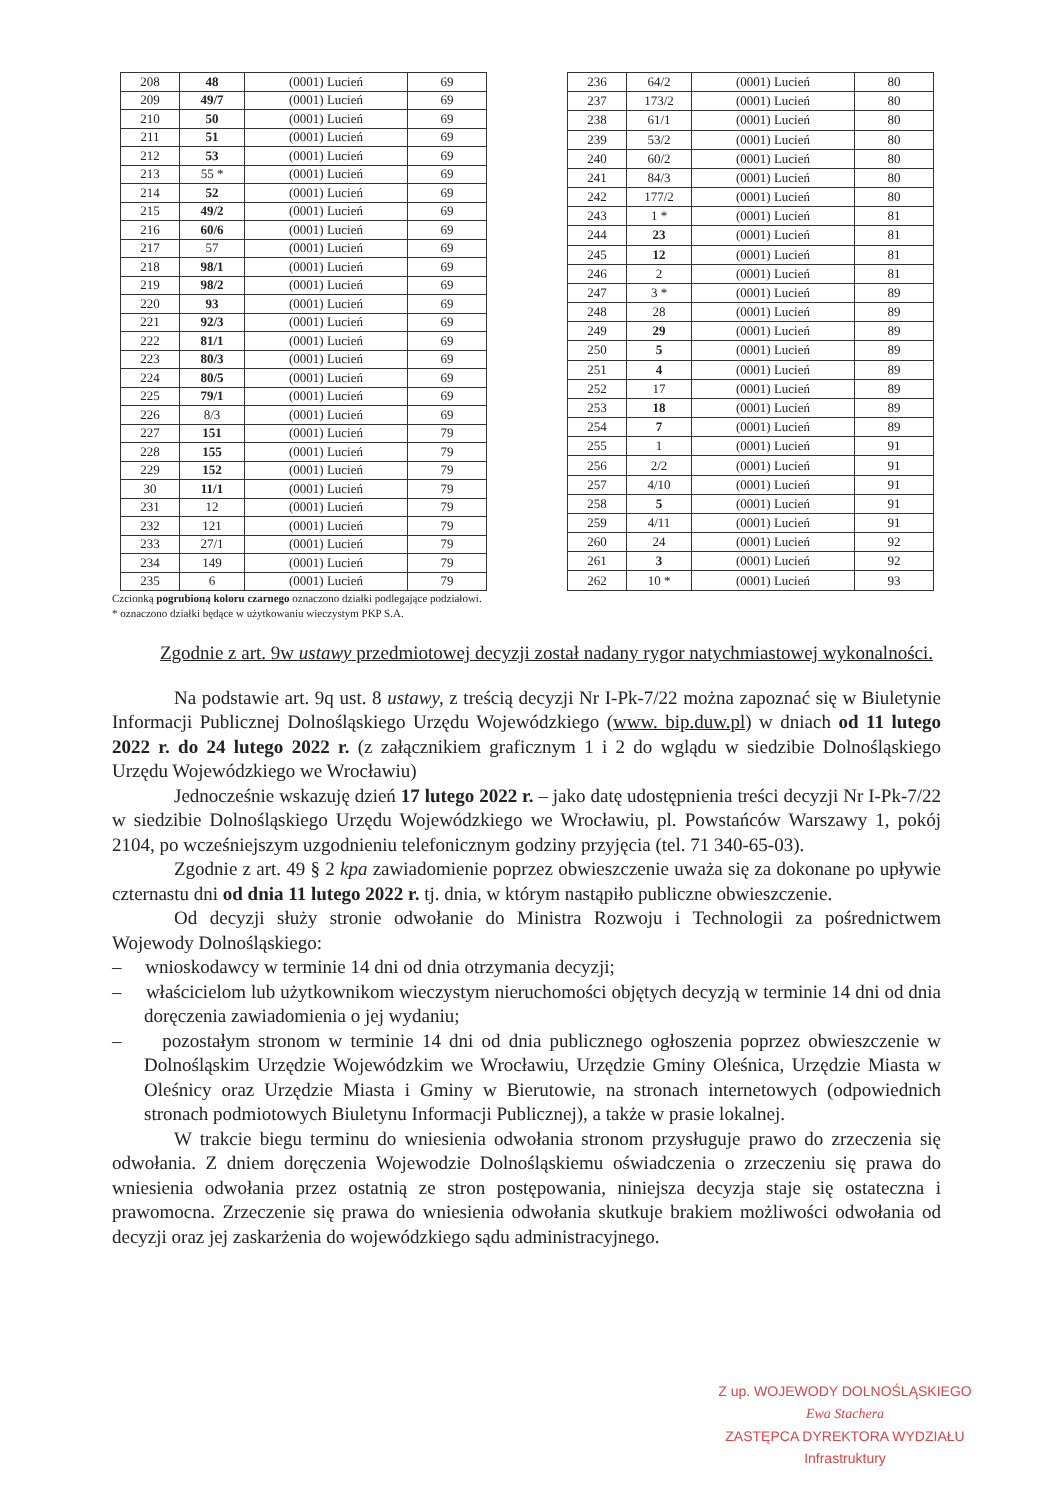| 208 | 48 | (0001) Lucień | 69 |
| 209 | 49/7 | (0001) Lucień | 69 |
| 210 | 50 | (0001) Lucień | 69 |
| 211 | 51 | (0001) Lucień | 69 |
| 212 | 53 | (0001) Lucień | 69 |
| 213 | 55 * | (0001) Lucień | 69 |
| 214 | 52 | (0001) Lucień | 69 |
| 215 | 49/2 | (0001) Lucień | 69 |
| 216 | 60/6 | (0001) Lucień | 69 |
| 217 | 57 | (0001) Lucień | 69 |
| 218 | 98/1 | (0001) Lucień | 69 |
| 219 | 98/2 | (0001) Lucień | 69 |
| 220 | 93 | (0001) Lucień | 69 |
| 221 | 92/3 | (0001) Lucień | 69 |
| 222 | 81/1 | (0001) Lucień | 69 |
| 223 | 80/3 | (0001) Lucień | 69 |
| 224 | 80/5 | (0001) Lucień | 69 |
| 225 | 79/1 | (0001) Lucień | 69 |
| 226 | 8/3 | (0001) Lucień | 69 |
| 227 | 151 | (0001) Lucień | 79 |
| 228 | 155 | (0001) Lucień | 79 |
| 229 | 152 | (0001) Lucień | 79 |
| 30 | 11/1 | (0001) Lucień | 79 |
| 231 | 12 | (0001) Lucień | 79 |
| 232 | 121 | (0001) Lucień | 79 |
| 233 | 27/1 | (0001) Lucień | 79 |
| 234 | 149 | (0001) Lucień | 79 |
| 235 | 6 | (0001) Lucień | 79 |
| 236 | 64/2 | (0001) Lucień | 80 |
| 237 | 173/2 | (0001) Lucień | 80 |
| 238 | 61/1 | (0001) Lucień | 80 |
| 239 | 53/2 | (0001) Lucień | 80 |
| 240 | 60/2 | (0001) Lucień | 80 |
| 241 | 84/3 | (0001) Lucień | 80 |
| 242 | 177/2 | (0001) Lucień | 80 |
| 243 | 1 * | (0001) Lucień | 81 |
| 244 | 23 | (0001) Lucień | 81 |
| 245 | 12 | (0001) Lucień | 81 |
| 246 | 2 | (0001) Lucień | 81 |
| 247 | 3 * | (0001) Lucień | 89 |
| 248 | 28 | (0001) Lucień | 89 |
| 249 | 29 | (0001) Lucień | 89 |
| 250 | 5 | (0001) Lucień | 89 |
| 251 | 4 | (0001) Lucień | 89 |
| 252 | 17 | (0001) Lucień | 89 |
| 253 | 18 | (0001) Lucień | 89 |
| 254 | 7 | (0001) Lucień | 89 |
| 255 | 1 | (0001) Lucień | 91 |
| 256 | 2/2 | (0001) Lucień | 91 |
| 257 | 4/10 | (0001) Lucień | 91 |
| 258 | 5 | (0001) Lucień | 91 |
| 259 | 4/11 | (0001) Lucień | 91 |
| 260 | 24 | (0001) Lucień | 92 |
| 261 | 3 | (0001) Lucień | 92 |
| 262 | 10 * | (0001) Lucień | 93 |
Czcionką pogrubioną koloru czarnego oznaczono działki podlegające podziałowi.
* oznaczono działki będące w użytkowaniu wieczystym PKP S.A.
Zgodnie z art. 9w ustawy przedmiotowej decyzji został nadany rygor natychmiastowej wykonalności.
Na podstawie art. 9q ust. 8 ustawy, z treścią decyzji Nr I-Pk-7/22 można zapoznać się w Biuletynie Informacji Publicznej Dolnośląskiego Urzędu Wojewódzkiego (www. bip.duw.pl) w dniach od 11 lutego 2022 r. do 24 lutego 2022 r. (z załącznikiem graficznym 1 i 2 do wglądu w siedzibie Dolnośląskiego Urzędu Wojewódzkiego we Wrocławiu)
Jednocześnie wskazuję dzień 17 lutego 2022 r. – jako datę udostępnienia treści decyzji Nr I-Pk-7/22 w siedzibie Dolnośląskiego Urzędu Wojewódzkiego we Wrocławiu, pl. Powstańców Warszawy 1, pokój 2104, po wcześniejszym uzgodnieniu telefonicznym godziny przyjęcia (tel. 71 340-65-03).
Zgodnie z art. 49 § 2 kpa zawiadomienie poprzez obwieszczenie uważa się za dokonane po upływie czternastu dni od dnia 11 lutego 2022 r. tj. dnia, w którym nastąpiło publiczne obwieszczenie.
Od decyzji służy stronie odwołanie do Ministra Rozwoju i Technologii za pośrednictwem Wojewody Dolnośląskiego:
– wnioskodawcy w terminie 14 dni od dnia otrzymania decyzji;
– właścicielom lub użytkownikom wieczystym nieruchomości objętych decyzją w terminie 14 dni od dnia doręczenia zawiadomienia o jej wydaniu;
– pozostałym stronom w terminie 14 dni od dnia publicznego ogłoszenia poprzez obwieszczenie w Dolnośląskim Urzędzie Wojewódzkim we Wrocławiu, Urzędzie Gminy Oleśnica, Urzędzie Miasta w Oleśnicy oraz Urzędzie Miasta i Gminy w Bierutowie, na stronach internetowych (odpowiednich stronach podmiotowych Biuletynu Informacji Publicznej), a także w prasie lokalnej.
W trakcie biegu terminu do wniesienia odwołania stronom przysługuje prawo do zrzeczenia się odwołania. Z dniem doręczenia Wojewodzie Dolnośląskiemu oświadczenia o zrzeczeniu się prawa do wniesienia odwołania przez ostatnią ze stron postępowania, niniejsza decyzja staje się ostateczna i prawomocna. Zrzeczenie się prawa do wniesienia odwołania skutkuje brakiem możliwości odwołania od decyzji oraz jej zaskarżenia do wojewódzkiego sądu administracyjnego.
Z up. WOJEWODY DOLNOŚLĄSKIEGO
Ewa Stachera
ZASTĘPCA DYREKTORA WYDZIAŁU
Infrastruktury